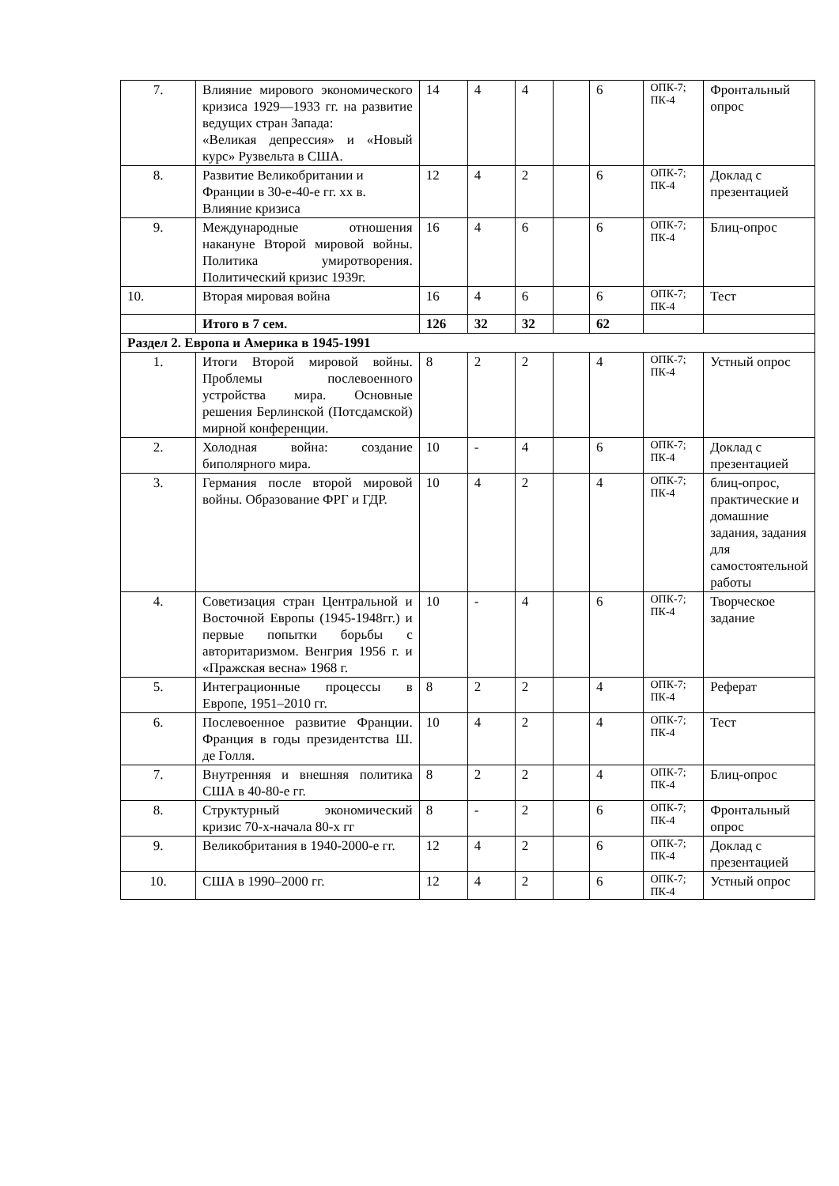| 7. | Влияние мирового экономического кризиса 1929—1933 гг. на развитие ведущих стран Запада: «Великая депрессия» и «Новый курс» Рузвельта в США. | 14 | 4 | 4 | | 6 | ОПК-7; ПК-4 | Фронтальный опрос |
| 8. | Развитие Великобритании и Франции в 30-е-40-е гг. xx в. Влияние кризиса | 12 | 4 | 2 | | 6 | ОПК-7; ПК-4 | Доклад с презентацией |
| 9. | Международные отношения накануне Второй мировой войны. Политика умиротворения. Политический кризис 1939г. | 16 | 4 | 6 | | 6 | ОПК-7; ПК-4 | Блиц-опрос |
| 10. | Вторая мировая война | 16 | 4 | 6 | | 6 | ОПК-7; ПК-4 | Тест |
| | Итого в 7 сем. | 126 | 32 | 32 | | 62 | | |
| Раздел 2. Европа и Америка в 1945-1991 | | | | | | | | |
| 1. | Итоги Второй мировой войны. Проблемы послевоенного устройства мира. Основные решения Берлинской (Потсдамской) мирной конференции. | 8 | 2 | 2 | | 4 | ОПК-7; ПК-4 | Устный опрос |
| 2. | Холодная война: создание биполярного мира. | 10 | - | 4 | | 6 | ОПК-7; ПК-4 | Доклад с презентацией |
| 3. | Германия после второй мировой войны. Образование ФРГ и ГДР. | 10 | 4 | 2 | | 4 | ОПК-7; ПК-4 | блиц-опрос, практические и домашние задания, задания для самостоятельной работы |
| 4. | Советизация стран Центральной и Восточной Европы (1945-1948гг.) и первые попытки борьбы с авторитаризмом. Венгрия 1956 г. и «Пражская весна» 1968 г. | 10 | - | 4 | | 6 | ОПК-7; ПК-4 | Творческое задание |
| 5. | Интеграционные процессы в Европе, 1951–2010 гг. | 8 | 2 | 2 | | 4 | ОПК-7; ПК-4 | Реферат |
| 6. | Послевоенное развитие Франции. Франция в годы президентства Ш. де Голля. | 10 | 4 | 2 | | 4 | ОПК-7; ПК-4 | Тест |
| 7. | Внутренняя и внешняя политика США в 40-80-е гг. | 8 | 2 | 2 | | 4 | ОПК-7; ПК-4 | Блиц-опрос |
| 8. | Структурный экономический кризис 70-х-начала 80-х гг | 8 | - | 2 | | 6 | ОПК-7; ПК-4 | Фронтальный опрос |
| 9. | Великобритания в 1940-2000-е гг. | 12 | 4 | 2 | | 6 | ОПК-7; ПК-4 | Доклад с презентацией |
| 10. | США в 1990–2000 гг. | 12 | 4 | 2 | | 6 | ОПК-7; ПК-4 | Устный опрос |